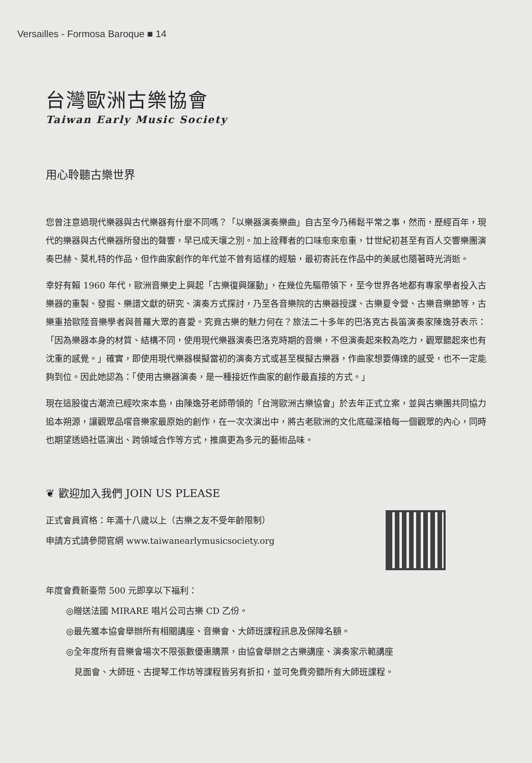Versailles - Formosa Baroque ■ 14
台灣歐洲古樂協會
Taiwan Early Music Society
用心聆聽古樂世界
您曾注意過現代樂器與古代樂器有什麼不同嗎？「以樂器演奏樂曲」自古至今乃稀鬆平常之事，然而，歷經百年，現代的樂器與古代樂器所發出的聲響，早已成天壤之別。加上詮釋者的口味愈來愈重，廿世紀初甚至有百人交響樂團演奏巴赫、莫札特的作品，但作曲家創作的年代並不曾有這樣的經驗，最初寄託在作品中的美感也隨著時光消逝。
幸好有賴 1960 年代，歐洲音樂史上興起「古樂復興運動」，在幾位先驅帶領下，至今世界各地都有專家學者投入古樂器的重製、發掘、樂譜文獻的研究、演奏方式探討，乃至各音樂院的古樂器授課、古樂夏令營、古樂音樂節等，古樂重拾歐陸音樂學者與普羅大眾的喜愛。究竟古樂的魅力何在？旅法二十多年的巴洛克古長笛演奏家陳逸芬表示：「因為樂器本身的材質、結構不同，使用現代樂器演奏巴洛克時期的音樂，不但演奏起來較為吃力，觀眾聽起來也有沈重的感覺。」確實，即使用現代樂器模擬當初的演奏方式或甚至模擬古樂器，作曲家想要傳達的感受，也不一定能夠到位。因此她認為：「使用古樂器演奏，是一種接近作曲家的創作最直接的方式。」
現在這股復古潮流已經吹來本島，由陳逸芬老師帶領的「台灣歐洲古樂協會」於去年正式立案，並與古樂團共同協力追本朔源，讓觀眾品嚐音樂家最原始的創作，在一次次演出中，將古老歐洲的文化底蘊深植每一個觀眾的內心，同時也期望透過社區演出、跨領域合作等方式，推廣更為多元的藝術品味。
❦ 歡迎加入我們 JOIN US PLEASE
正式會員資格：年滿十八歲以上（古樂之友不受年齡限制）
申請方式請參閱官網 www.taiwanearlymusicsociety.org
年度會費新臺幣 500 元即享以下福利：
◎贈送法國 MIRARE 唱片公司古樂 CD 乙份。
◎最先獲本協會舉辦所有相關講座、音樂會、大師班課程訊息及保障名額。
◎全年度所有音樂會場次不限張數優惠購票，由協會舉辦之古樂講座、演奏家示範講座
見面會、大師班、古提琴工作坊等課程皆另有折扣，並可免費旁聽所有大師班課程。